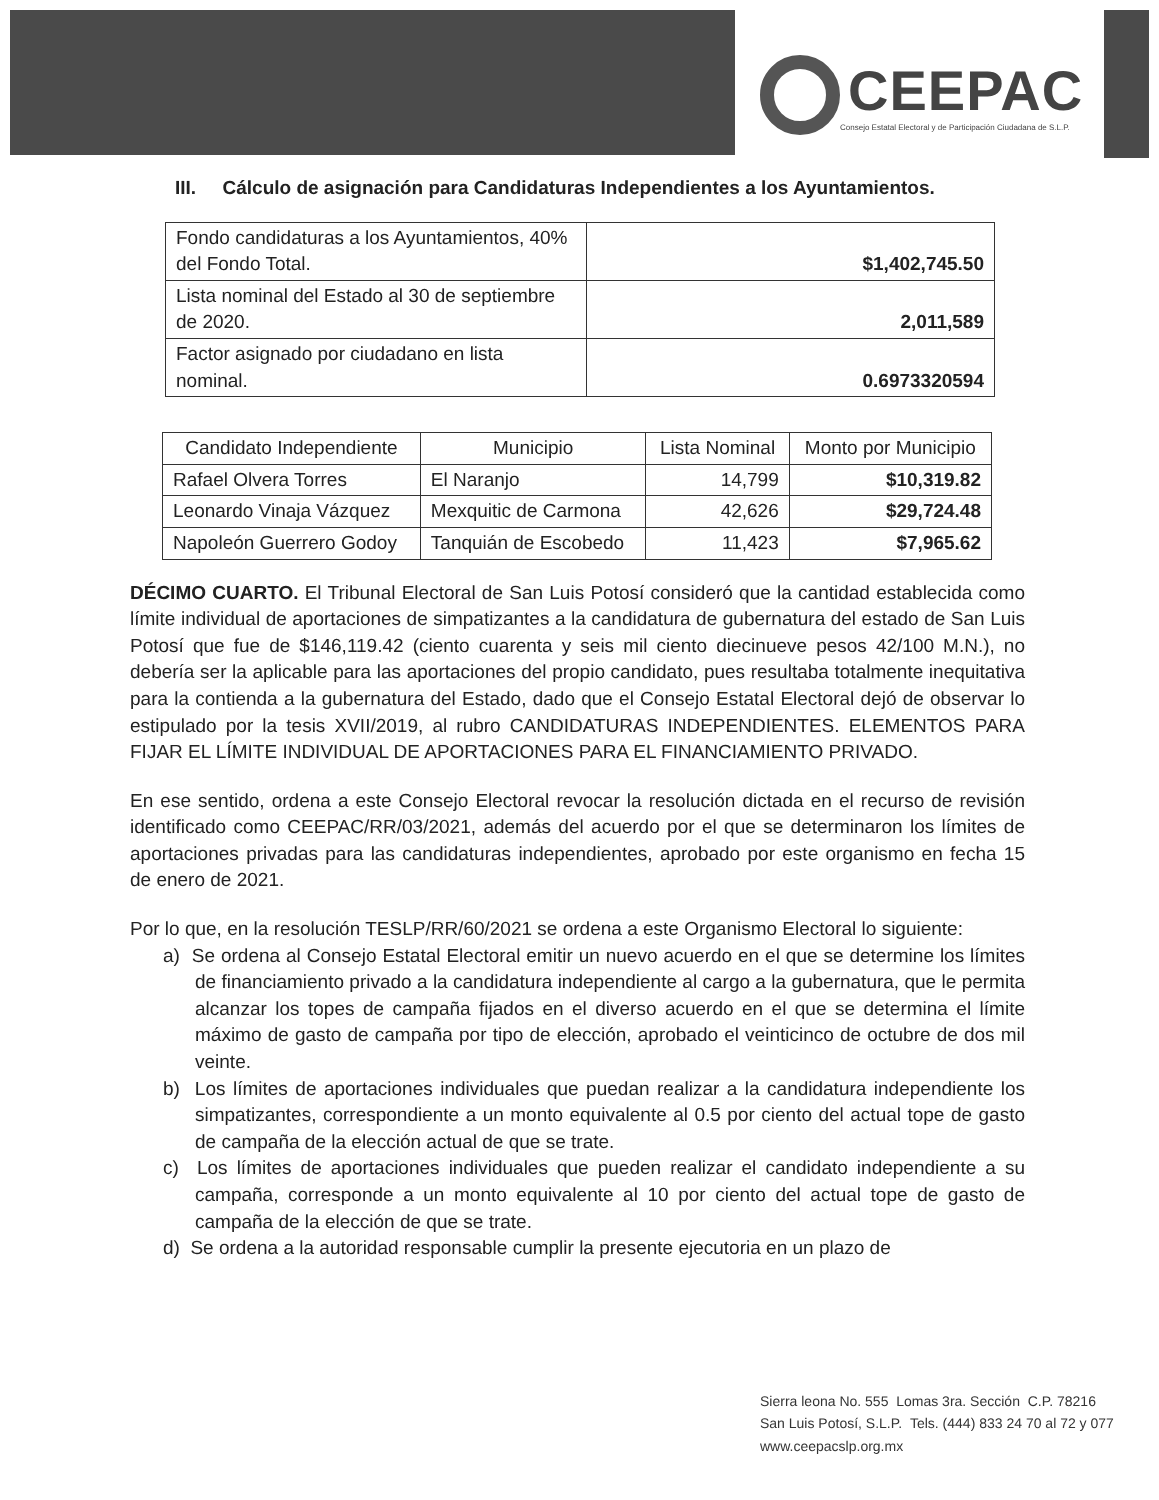CEEPAC
Consejo Estatal Electoral y de Participación Ciudadana de S.L.P.
III. Cálculo de asignación para Candidaturas Independientes a los Ayuntamientos.
| Fondo candidaturas a los Ayuntamientos, 40% del Fondo Total. | $1,402,745.50 |
| Lista nominal del Estado al 30 de septiembre de 2020. | 2,011,589 |
| Factor asignado por ciudadano en lista nominal. | 0.6973320594 |
| Candidato Independiente | Municipio | Lista Nominal | Monto por Municipio |
| --- | --- | --- | --- |
| Rafael Olvera Torres | El Naranjo | 14,799 | $10,319.82 |
| Leonardo Vinaja Vázquez | Mexquitic de Carmona | 42,626 | $29,724.48 |
| Napoleón Guerrero Godoy | Tanquián de Escobedo | 11,423 | $7,965.62 |
DÉCIMO CUARTO. El Tribunal Electoral de San Luis Potosí consideró que la cantidad establecida como límite individual de aportaciones de simpatizantes a la candidatura de gubernatura del estado de San Luis Potosí que fue de $146,119.42 (ciento cuarenta y seis mil ciento diecinueve pesos 42/100 M.N.), no debería ser la aplicable para las aportaciones del propio candidato, pues resultaba totalmente inequitativa para la contienda a la gubernatura del Estado, dado que el Consejo Estatal Electoral dejó de observar lo estipulado por la tesis XVII/2019, al rubro CANDIDATURAS INDEPENDIENTES. ELEMENTOS PARA FIJAR EL LÍMITE INDIVIDUAL DE APORTACIONES PARA EL FINANCIAMIENTO PRIVADO.
En ese sentido, ordena a este Consejo Electoral revocar la resolución dictada en el recurso de revisión identificado como CEEPAC/RR/03/2021, además del acuerdo por el que se determinaron los límites de aportaciones privadas para las candidaturas independientes, aprobado por este organismo en fecha 15 de enero de 2021.
Por lo que, en la resolución TESLP/RR/60/2021 se ordena a este Organismo Electoral lo siguiente:
a) Se ordena al Consejo Estatal Electoral emitir un nuevo acuerdo en el que se determine los límites de financiamiento privado a la candidatura independiente al cargo a la gubernatura, que le permita alcanzar los topes de campaña fijados en el diverso acuerdo en el que se determina el límite máximo de gasto de campaña por tipo de elección, aprobado el veinticinco de octubre de dos mil veinte.
b) Los límites de aportaciones individuales que puedan realizar a la candidatura independiente los simpatizantes, correspondiente a un monto equivalente al 0.5 por ciento del actual tope de gasto de campaña de la elección actual de que se trate.
c) Los límites de aportaciones individuales que pueden realizar el candidato independiente a su campaña, corresponde a un monto equivalente al 10 por ciento del actual tope de gasto de campaña de la elección de que se trate.
d) Se ordena a la autoridad responsable cumplir la presente ejecutoria en un plazo de
Sierra leona No. 555 Lomas 3ra. Sección C.P. 78216
San Luis Potosí, S.L.P. Tels. (444) 833 24 70 al 72 y 077
www.ceepacslp.org.mx